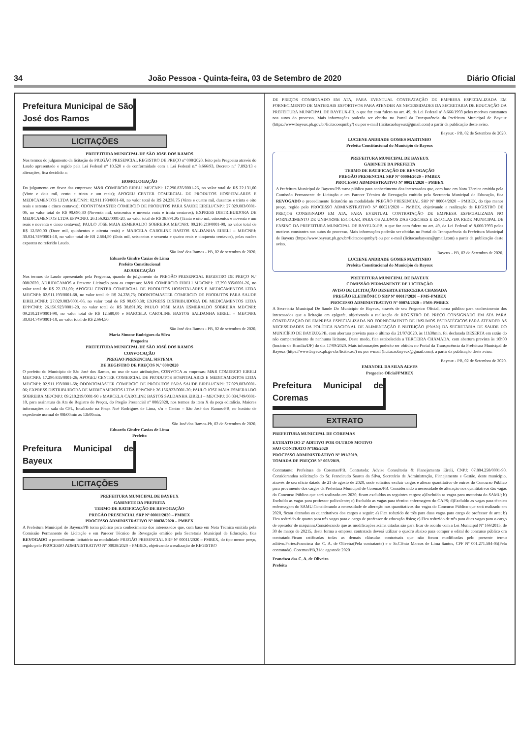34 João Pessoa - Quinta-feira, 03 de Setembro de 2020 Diário Oficial
Prefeitura Municipal de São José dos Ramos
LICITAÇÕES
PREFEITURA MUNICIPAL DE SÃO JOSE DOS RAMOS
Nos termos do julgamento da licitação do PREGÃO PRESENCIAL REGISTRO DE PREÇO nº 008/2020, feito pela Pregoeira através do Laudo apresentado e regido pela Lei Federal nº 10.520 e de conformidade com a Lei Federal n.º 8.666/93, Decreto n.º 7.892/13 e alterações, fica decidido a:
HOMOLOGAÇÃO
Do julgamento em favor das empresas: M&R COMERCIO EIRELI ME/CNPJ: 17.290.835/0001-26, no valor total de R$ 22.131,00 (Vinte e dois mil, cento e trinta e um reais); APOGEU CENTER COMERCIAL DE PRODUTOS HOSPITALARES E MEDICAMENTOS LTDA ME/CNPJ: 02.911.193/0001-68, no valor total de R$ 24.238,75 (Vinte e quatro mil, duzentos e trinta e oito reais e setenta e cinco centavos); ODONTOMASTER COMERCIO DE PRODUTOS PARA SAUDE EIRELI/CNPJ: 27.029.083/0001-06, no valor total de R$ 90.690,30 (Noventa mil, seiscentos e noventa reais e trinta centavos); EXPRESS DISTRIBUIDORA DE MEDICAMENTOS LTDA EPP/CNPJ: 26.156.923/0001-20, no valor total de R$ 38.891,95 (Trinta e oito mil, oitocentos e noventa e um reais e noventa e cinco centavos); PAULO JOSE MAIA ESMERALDO SOBREIRA ME/CNPJ: 09.210.219/0001-90, no valor total de R$ 12.580,00 (Doze mil, quinhentos e oitenta reais) e MARCELA CAROLINE BASTOS SALDANHA EIRELI – ME/CNPJ: 30.034.749/0001-10, no valor total de R$ 2.664,50 (Dois mil, seiscentos e sessenta e quatro reais e cinquenta centavos), pelas razões expostas no referido Laudo.
São José dos Ramos - PB, 02 de setembro de 2020.
Eduardo Gindre Caxias de Lima
Prefeito Constitucional
ADJUDICAÇÃO
Nos termos do Laudo apresentado pela Pregoeira, quando do julgamento do PREGÃO PRESENCIAL REGISTRO DE PREÇO N.º 008/2020, ADJUDICAMOS a Presente Licitação para as empresas: M&R COMERCIO EIRELI ME/CNPJ: 17.290.835/0001-26, no valor total de R$ 22.131,00; APOGEU CENTER COMERCIAL DE PRODUTOS HOSPITALARES E MEDICAMENTOS LTDA ME/CNPJ: 02.911.193/0001-68, no valor total de R$ 24.238,75; ODONTOMASTER COMERCIO DE PRODUTOS PARA SAUDE EIRELI/CNPJ: 27.029.083/0001-06, no valor total de R$ 90.690,30; EXPRESS DISTRIBUIDORA DE MEDICAMENTOS LTDA EPP/CNPJ: 26.156.923/0001-20, no valor total de R$ 38.891,95; PAULO JOSE MAIA ESMERALDO SOBREIRA ME/CNPJ: 09.210.219/0001-90, no valor total de R$ 12.580,00 e MARCELA CAROLINE BASTOS SALDANHA EIRELI – ME/CNPJ: 30.034.749/0001-10, no valor total de R$ 2.664,50.
São José dos Ramos - PB, 02 de setembro de 2020.
Maria Simone Rodrigues da Silva
Pregoeira
PREFEITURA MUNICIPAL DE SÃO JOSÉ DOS RAMOS
CONVOCAÇÃO
PREGAO PRESENCIAL SISTEMA
DE REGISTRO DE PREÇOS N.º 008/2020
O prefeito do Município de São José dos Ramos, no uso de suas atribuições, CONVOCA as empresas: M&R COMERCIO EIRELI ME/CNPJ: 17.290.835/0001-26; APOGEU CENTER COMERCIAL DE PRODUTOS HOSPITALARES E MEDICAMENTOS LTDA ME/CNPJ: 02.911.193/0001-68; ODONTOMASTER COMERCIO DE PRODUTOS PARA SAUDE EIRELI/CNPJ: 27.029.083/0001-06; EXPRESS DISTRIBUIDORA DE MEDICAMENTOS LTDA EPP/CNPJ: 26.156.923/0001-20; PAULO JOSE MAIA ESMERALDO SOBREIRA ME/CNPJ: 09.210.219/0001-90 e MARCELA CAROLINE BASTOS SALDANHA EIRELI – ME/CNPJ: 30.034.749/0001-10, para assinatura da Ata de Registro de Preços, do Pregão Presencial nº 008/2020, nos termos do item X da peça editalícia. Maiores informações na sala da CPL, localizado na Praça Noé Rodrigues de Lima, s/n – Centro – São José dos Ramos-PB, no horário de expediente normal de 08h00min as 13h00min.
São José dos Ramos-Pb, 02 de Setembro de 2020.
Eduardo Gindre Caxias de Lima
Prefeito
Prefeitura Municipal de Bayeux
LICITAÇÕES
PREFEITURA MUNICIPAL DE BAYEUX
GABINETE DA PREFEITA
TERMO DE RATIFICAÇÃO DE REVOGAÇÃO
PREGÃO PRESENCIAL SRP Nº 00011/2020 – PMBEX
PROCESSO ADMINISTRATIVO Nº 00038/2020 – PMBEX
A Prefeitura Municipal de Bayeux/PB torna público para conhecimento dos interessados que, com base em Nota Técnica emitida pela Comissão Permanente de Licitação e em Parecer Técnico de Revogação emitido pela Secretaria Municipal de Educação, fica REVOGADO o procedimento licitatório na modalidade PREGÃO PRESENCIAL SRP Nº 00011/2020 – PMBEX, do tipo menor preço, regido pelo PROCESSO ADMINISTRATIVO Nº 00038/2020 – PMBEX, objetivando a realização de REGISTRO
DE PREÇOS CONSIGNADO EM ATA, PARA EVENTUAL CONTRATAÇÃO DE EMPRESA ESPECIALIZADA EM FORNECIMENTO DE MATERIAIS ESPORTIVOS PARA ATENDER AS NECESSIDADES DA SECRETARIA DE EDUCAÇÃO DA PREFEITURA MUNICIPAL DE BAYEUX-PB, o que faz com fulcro no art. 49, da Lei Federal nº 8.666/1993 pelos motivos constantes nos autos do processo. Mais informações poderão ser obtidas no Portal da Transparência da Prefeitura Municipal de Bayeux (https://www.bayeux.pb.gov.br/licitacoespmby/) ou por e-mail (licitacaobayeux@gmail.com) a partir da publicação deste aviso.
Bayeux - PB, 02 de Setembro de 2020.
LUCIENE ANDRADE GOMES MARTINHO
Prefeita Constitucional do Município de Bayeux
PREFEITURA MUNICIPAL DE BAYEUX
GABINETE DA PREFEITA
TERMO DE RATIFICAÇÃO DE REVOGAÇÃO
PREGÃO PRESENCIAL SRP Nº 00004/2020 – PMBEX
PROCESSO ADMINISTRATIVO Nº 00021/2020 – PMBEX
A Prefeitura Municipal de Bayeux/PB torna público para conhecimento dos interessados que, com base em Nota Técnica emitida pela Comissão Permanente de Licitação e em Parecer Técnico de Revogação emitido pela Secretaria Municipal de Educação, fica REVOGADO o procedimento licitatório na modalidade PREGÃO PRESENCIAL SRP Nº 00004/2020 – PMBEX, do tipo menor preço, regido pelo PROCESSO ADMINISTRATIVO Nº 00021/2020 – PMBEX, objetivando a realização de REGISTRO DE PREÇOS CONSIGNADO EM ATA, PARA EVENTUAL CONTRATAÇÃO DE EMPRESA ESPECIALIZADA NO FORNECIMENTO DE UNIFORME ESCOLAR, PARA OS ALUNOS DAS CRECHES E ESCOLAS DA REDE MUNICIPAL DE ENSINO DA PREFEITURA MUNICIPAL DE BAYEUX-PB, o que faz com fulcro no art. 49, da Lei Federal nº 8.666/1993 pelos motivos constantes nos autos do processo. Mais informações poderão ser obtidas no Portal da Transparência da Prefeitura Municipal de Bayeux (https://www.bayeux.pb.gov.br/licitacoespmby/) ou por e-mail (licitacaobayeux@gmail.com) a partir da publicação deste aviso.
Bayeux - PB, 02 de Setembro de 2020.
LUCIENE ANDRADE GOMES MARTINHO
Prefeita Constitucional do Município de Bayeux
PREFEITURA MUNICIPAL DE BAYEUX
COMISSÃO PERMANENTE DE LICITAÇÃO
AVISO DE LICITAÇÃO DESERTA ETERCEIRA CHAMADA
PREGÃO ELETRÔNICO SRP Nº 00017/2020 – FMS-PMBEX
PROCESSO ADMINISTRATIVO Nº 00074/2020 – FMS-PMBEX
A Secretaria Municipal De Saude Do Municipio de Bayeux, através de seu Pregoeiro Oficial, torna público para conhecimento dos interessados que a licitação em epígrafe, objetivando a realização de REGISTRO DE PREÇO CONSIGNADO EM ATA PARA CONTRATAÇÃO DE EMPRESA ESPECIALIZADA NO FORNECIMENTO DE INSUMOS ESTRATÉGICOS PARA ATENDER AS NECESSIDADES DA POLÍTICA NACIONAL DE ALIMENTAÇÃO E NUTRIÇÃO (PNAN) DA SECRETARIA DE SAUDE DO MUNICÍPIO DE BAYEUX/PB, com abertura prevista para o último dia 21/07/2020, às 11h30min, foi declarada DESERTA em razão do não comparecimento de nenhuma licitante. Deste modo, fica estabelecida a TERCEIRA CHAMADA, com abertura prevista às 10h00 (horário de Brasília/DF) do dia 17/09/2020. Mais informações poderão ser obtidas no Portal da Transparência da Prefeitura Municipal de Bayeux (https://www.bayeux.pb.gov.br/licitacao/) ou por e-mail (licitacaobayeux@gmail.com), a partir da publicação deste aviso.
Bayeux - PB, 02 de Setembro de 2020.
EMANOEL DA SILVA ALVES
Pregoeiro Oficial/PMBEX
Prefeitura Municipal de Coremas
EXTRATO
PREFEITURA MUNICIPAL DE COREMAS
EXTRATO DO 2º ADITIVO POR OUTROS MOTIVO
SAO CONTRATO Nº165/2020
PROCESSO ADMINISTRATIVO Nº 091/2019.
TOMADA DE PREÇOS Nº 003/2019.
Contratante: Prefeitura de Coremas/PB. Contratada: Advise Consultoria & Planejamento Eireli, CNPJ: 07.804.258/0001-90. Considerandoa solicitação do Sr. Francicudo Soares da Silva, Secretário de Administração, Planejamento e Gestão, deste município, através de seu ofício datado de 21 de agosto de 2020, onde solicitou excluir cargos e alterar quantitativo de outros do Concurso Público para provimento dos cargos da Prefeitura Municipal de Coremas/PB. Considerando a necessidade de alteração nos quantitativos das vagas do Concurso Público que será realizado em 2020, ficam excluídos os seguintes cargos: a)Excluído as vagas para motorista do SAMU; b) Excluído as vagas para professor polivalente; c) Excluído as vagas para técnico enfermagem do CAPS; d)Excluído as vagas para técnico enfermagem do SAMU.Considerando a necessidade de alteração nos quantitativos das vagas do Concurso Público que será realizado em 2020, ficam alterados os quantitativos dos cargos a seguir: a) Fica reduzido de três para duas vagas para cargo de professor de arte; b) Fica reduzido de quatro para três vagas para o cargo de professor de educação física; c) Fica reduzido de três para duas vagas para o cargo de operador de máquinas.Considerando que as modificações acima citadas são para ficar de acordo com a Lei Municipal Nº 166/2015, de 30 de março de 20215, desta forma a empresa contratada deverá utilizar o quadro abaixo para compor o edital do concurso público ora contratado.Ficam ratificadas todas as demais cláusulas contratuais que não foram modificadas pelo presente termo aditivo.Partes:Francisca das C. A. de Oliveira(Pela contratante) e o Sr.Clênio Marcos de Lima Santos, CPF Nº 001.271.584-05(Pela contratada). Coremas/PB,31de agostode 2020
Francisca das C. A. de Oliveira
Prefeita